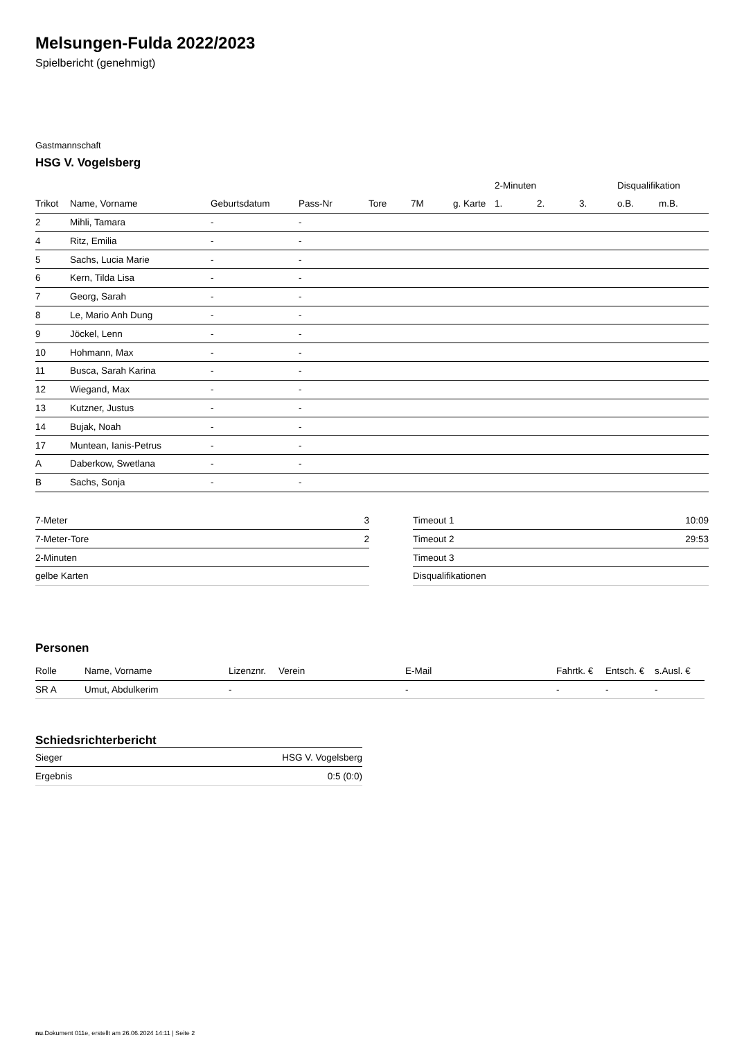Melsungen-Fulda 2022/2023
Spielbericht (genehmigt)
Gastmannschaft
HSG V. Vogelsberg
| | | | | | | | 2-Minuten | | | Disqualifikation | |
| --- | --- | --- | --- | --- | --- | --- | --- | --- | --- | --- | --- |
| Trikot | Name, Vorname | Geburtsdatum | Pass-Nr | Tore | 7M | g. Karte | 1. | 2. | 3. | o.B. | m.B. |
| 2 | Mihli, Tamara | - | - | | | | | | | | |
| 4 | Ritz, Emilia | - | - | | | | | | | | |
| 5 | Sachs, Lucia Marie | - | - | | | | | | | | |
| 6 | Kern, Tilda Lisa | - | - | | | | | | | | |
| 7 | Georg, Sarah | - | - | | | | | | | | |
| 8 | Le, Mario Anh Dung | - | - | | | | | | | | |
| 9 | Jöckel, Lenn | - | - | | | | | | | | |
| 10 | Hohmann, Max | - | - | | | | | | | | |
| 11 | Busca, Sarah Karina | - | - | | | | | | | | |
| 12 | Wiegand, Max | - | - | | | | | | | | |
| 13 | Kutzner, Justus | - | - | | | | | | | | |
| 14 | Bujak, Noah | - | - | | | | | | | | |
| 17 | Muntean, Ianis-Petrus | - | - | | | | | | | | |
| A | Daberkow, Swetlana | - | - | | | | | | | | |
| B | Sachs, Sonja | - | - | | | | | | | | |
| 7-Meter | 3 |
| 7-Meter-Tore | 2 |
| 2-Minuten | |
| gelbe Karten | |
| Timeout 1 | 10:09 |
| Timeout 2 | 29:53 |
| Timeout 3 | |
| Disqualifikationen | |
Personen
| Rolle | Name, Vorname | Lizenznr. | Verein | E-Mail | Fahrtk. € | Entsch. € | s.Ausl. € |
| --- | --- | --- | --- | --- | --- | --- | --- |
| SR A | Umut, Abdulkerim | - | | - | - | - | - |
Schiedsrichterbericht
| Sieger | HSG V. Vogelsberg |
| Ergebnis | 0:5 (0:0) |
nu.Dokument 011e, erstellt am 26.06.2024 14:11 | Seite 2